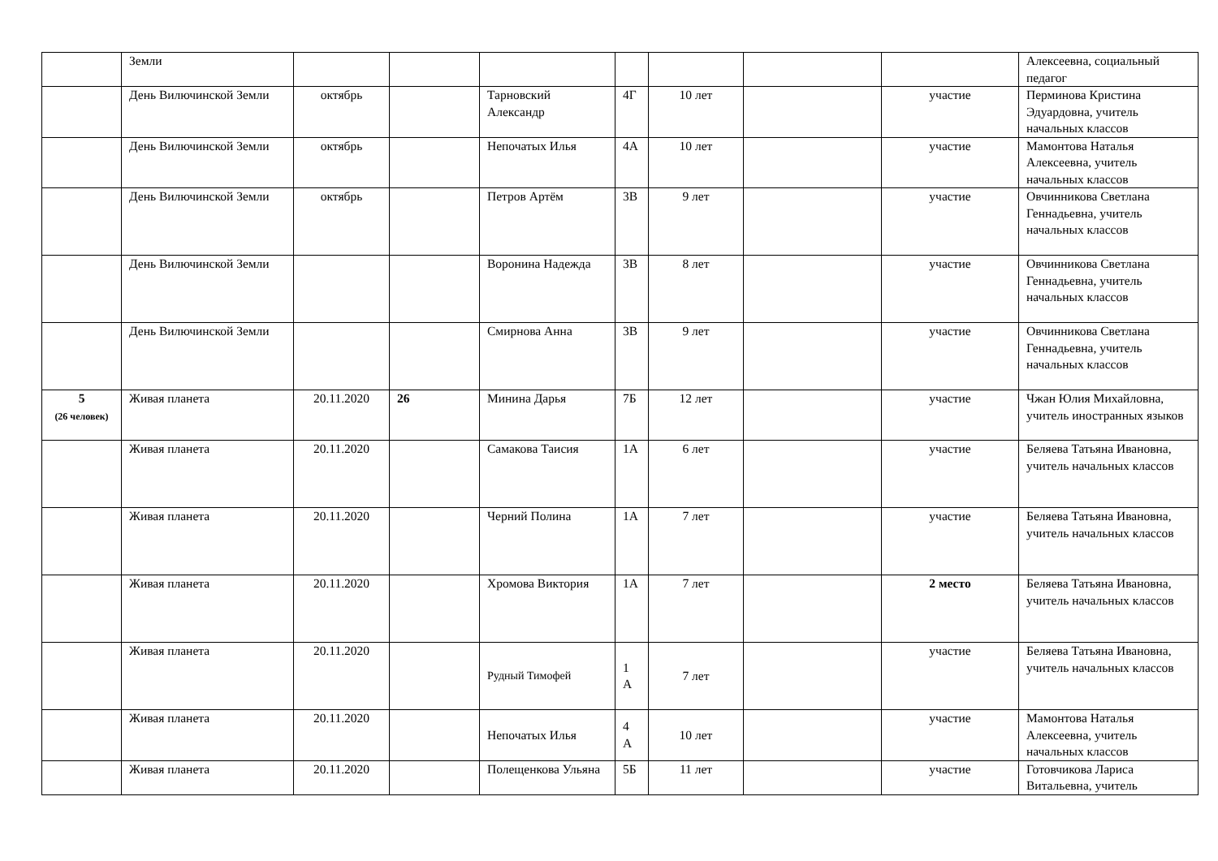| | Земли | | | | | | | | Алексеевна, социальный педагог |
| | День Вилючинской Земли | октябрь | | Тарновский Александр | 4Г | 10 лет | | участие | Перминова Кристина Эдуардовна, учитель начальных классов |
| | День Вилючинской Земли | октябрь | | Непочатых Илья | 4А | 10 лет | | участие | Мамонтова Наталья Алексеевна, учитель начальных классов |
| | День Вилючинской Земли | октябрь | | Петров Артём | 3В | 9 лет | | участие | Овчинникова Светлана Геннадьевна, учитель начальных классов |
| | День Вилючинской Земли | | | Воронина Надежда | 3В | 8 лет | | участие | Овчинникова Светлана Геннадьевна, учитель начальных классов |
| | День Вилючинской Земли | | | Смирнова Анна | 3В | 9 лет | | участие | Овчинникова Светлана Геннадьевна, учитель начальных классов |
| 5 (26 человек) | Живая планета | 20.11.2020 | 26 | Минина Дарья | 7Б | 12 лет | | участие | Чжан Юлия Михайловна, учитель иностранных языков |
| | Живая планета | 20.11.2020 | | Самакова Таисия | 1А | 6 лет | | участие | Беляева Татьяна Ивановна, учитель начальных классов |
| | Живая планета | 20.11.2020 | | Черний Полина | 1А | 7 лет | | участие | Беляева Татьяна Ивановна, учитель начальных классов |
| | Живая планета | 20.11.2020 | | Хромова Виктория | 1А | 7 лет | | 2 место | Беляева Татьяна Ивановна, учитель начальных классов |
| | Живая планета | 20.11.2020 | | Рудный Тимофей | 1 А | 7 лет | | участие | Беляева Татьяна Ивановна, учитель начальных классов |
| | Живая планета | 20.11.2020 | | Непочатых Илья | 4 А | 10 лет | | участие | Мамонтова Наталья Алексеевна, учитель начальных классов |
| | Живая планета | 20.11.2020 | | Полещенкова Ульяна | 5Б | 11 лет | | участие | Готовчикова Лариса Витальевна, учитель |